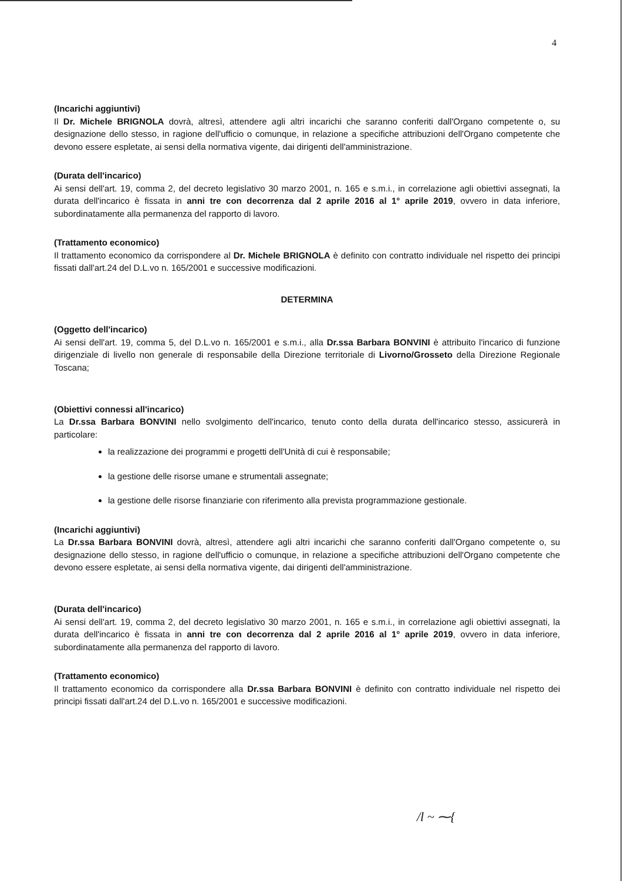4
(Incarichi aggiuntivi)
Il Dr. Michele BRIGNOLA dovrà, altresì, attendere agli altri incarichi che saranno conferiti dall'Organo competente o, su designazione dello stesso, in ragione dell'ufficio o comunque, in relazione a specifiche attribuzioni dell'Organo competente che devono essere espletate, ai sensi della normativa vigente, dai dirigenti dell'amministrazione.
(Durata dell'incarico)
Ai sensi dell'art. 19, comma 2, del decreto legislativo 30 marzo 2001, n. 165 e s.m.i., in correlazione agli obiettivi assegnati, la durata dell'incarico è fissata in anni tre con decorrenza dal 2 aprile 2016 al 1° aprile 2019, ovvero in data inferiore, subordinatamente alla permanenza del rapporto di lavoro.
(Trattamento economico)
Il trattamento economico da corrispondere al Dr. Michele BRIGNOLA è definito con contratto individuale nel rispetto dei principi fissati dall'art.24 del D.L.vo n. 165/2001 e successive modificazioni.
DETERMINA
(Oggetto dell'incarico)
Ai sensi dell'art. 19, comma 5, del D.L.vo n. 165/2001 e s.m.i., alla Dr.ssa Barbara BONVINI è attribuito l'incarico di funzione dirigenziale di livello non generale di responsabile della Direzione territoriale di Livorno/Grosseto della Direzione Regionale Toscana;
(Obiettivi connessi all'incarico)
La Dr.ssa Barbara BONVINI nello svolgimento dell'incarico, tenuto conto della durata dell'incarico stesso, assicurerà in particolare:
la realizzazione dei programmi e progetti dell'Unità di cui è responsabile;
la gestione delle risorse umane e strumentali assegnate;
la gestione delle risorse finanziarie con riferimento alla prevista programmazione gestionale.
(Incarichi aggiuntivi)
La Dr.ssa Barbara BONVINI dovrà, altresì, attendere agli altri incarichi che saranno conferiti dall'Organo competente o, su designazione dello stesso, in ragione dell'ufficio o comunque, in relazione a specifiche attribuzioni dell'Organo competente che devono essere espletate, ai sensi della normativa vigente, dai dirigenti dell'amministrazione.
(Durata dell'incarico)
Ai sensi dell'art. 19, comma 2, del decreto legislativo 30 marzo 2001, n. 165 e s.m.i., in correlazione agli obiettivi assegnati, la durata dell'incarico è fissata in anni tre con decorrenza dal 2 aprile 2016 al 1° aprile 2019, ovvero in data inferiore, subordinatamente alla permanenza del rapporto di lavoro.
(Trattamento economico)
Il trattamento economico da corrispondere alla Dr.ssa Barbara BONVINI è definito con contratto individuale nel rispetto dei principi fissati dall'art.24 del D.L.vo n. 165/2001 e successive modificazioni.
/l ~ ⁓{